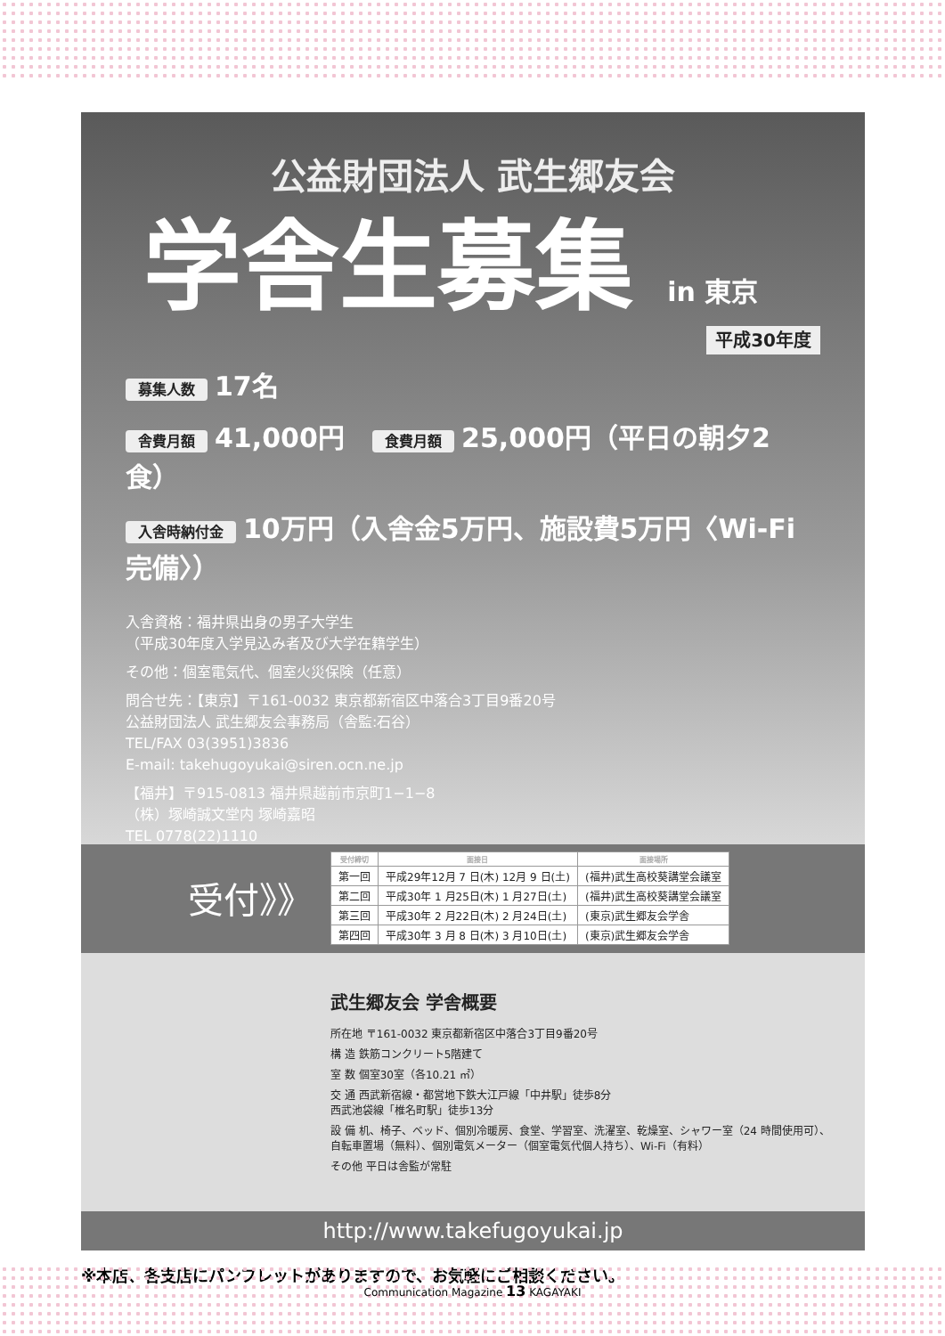公益財団法人 武生郷友会
学舎生募集 in 東京
平成30年度
募集人数 17名
舎費月額 41,000円 食費月額 25,000円（平日の朝夕2食）
入舎時納付金 10万円（入舎金5万円、施設費5万円〈Wi-Fi完備〉）
入舎資格：福井県出身の男子大学生
（平成30年度入学見込み者及び大学在籍学生）
その他：個室電気代、個室火災保険（任意）
問合せ先：【東京】〒161-0032 東京都新宿区中落合3丁目9番20号
公益財団法人 武生郷友会事務局（舎監:石谷）
TEL/FAX 03(3951)3836
E-mail: takehugoyukai@siren.ocn.ne.jp
【福井】〒915-0813 福井県越前市京町1−1−8
（株）塚崎誠文堂内 塚崎嘉昭
TEL 0778(22)1110
受付》》
| 受付締切 | 面接日 | 面接場所 |
| --- | --- | --- |
| 第一回 | 平成29年12月 7 日(木) 12月 9 日(土) | (福井)武生高校葵講堂会議室 |
| 第二回 | 平成30年 1 月25日(木) 1 月27日(土) | (福井)武生高校葵講堂会議室 |
| 第三回 | 平成30年 2 月22日(木) 2 月24日(土) | (東京)武生郷友会学舎 |
| 第四回 | 平成30年 3 月 8 日(木) 3 月10日(土) | (東京)武生郷友会学舎 |
武生郷友会 学舎概要
所在地 〒161-0032 東京都新宿区中落合3丁目9番20号
構 造 鉄筋コンクリート5階建て
室 数 個室30室（各10.21 ㎡）
交 通 西武新宿線・都営地下鉄大江戸線「中井駅」徒歩8分
西武池袋線「椎名町駅」徒歩13分
設 備 机、椅子、ベッド、個別冷暖房、食堂、学習室、洗濯室、乾燥室、シャワー室（24 時間使用可）、
自転車置場（無料）、個別電気メーター（個室電気代個人持ち）、Wi-Fi（有料）
その他 平日は舎監が常駐
http://www.takefugoyukai.jp
※本店、各支店にパンフレットがありますので、お気軽にご相談ください。
Communication Magazine 13 KAGAYAKI